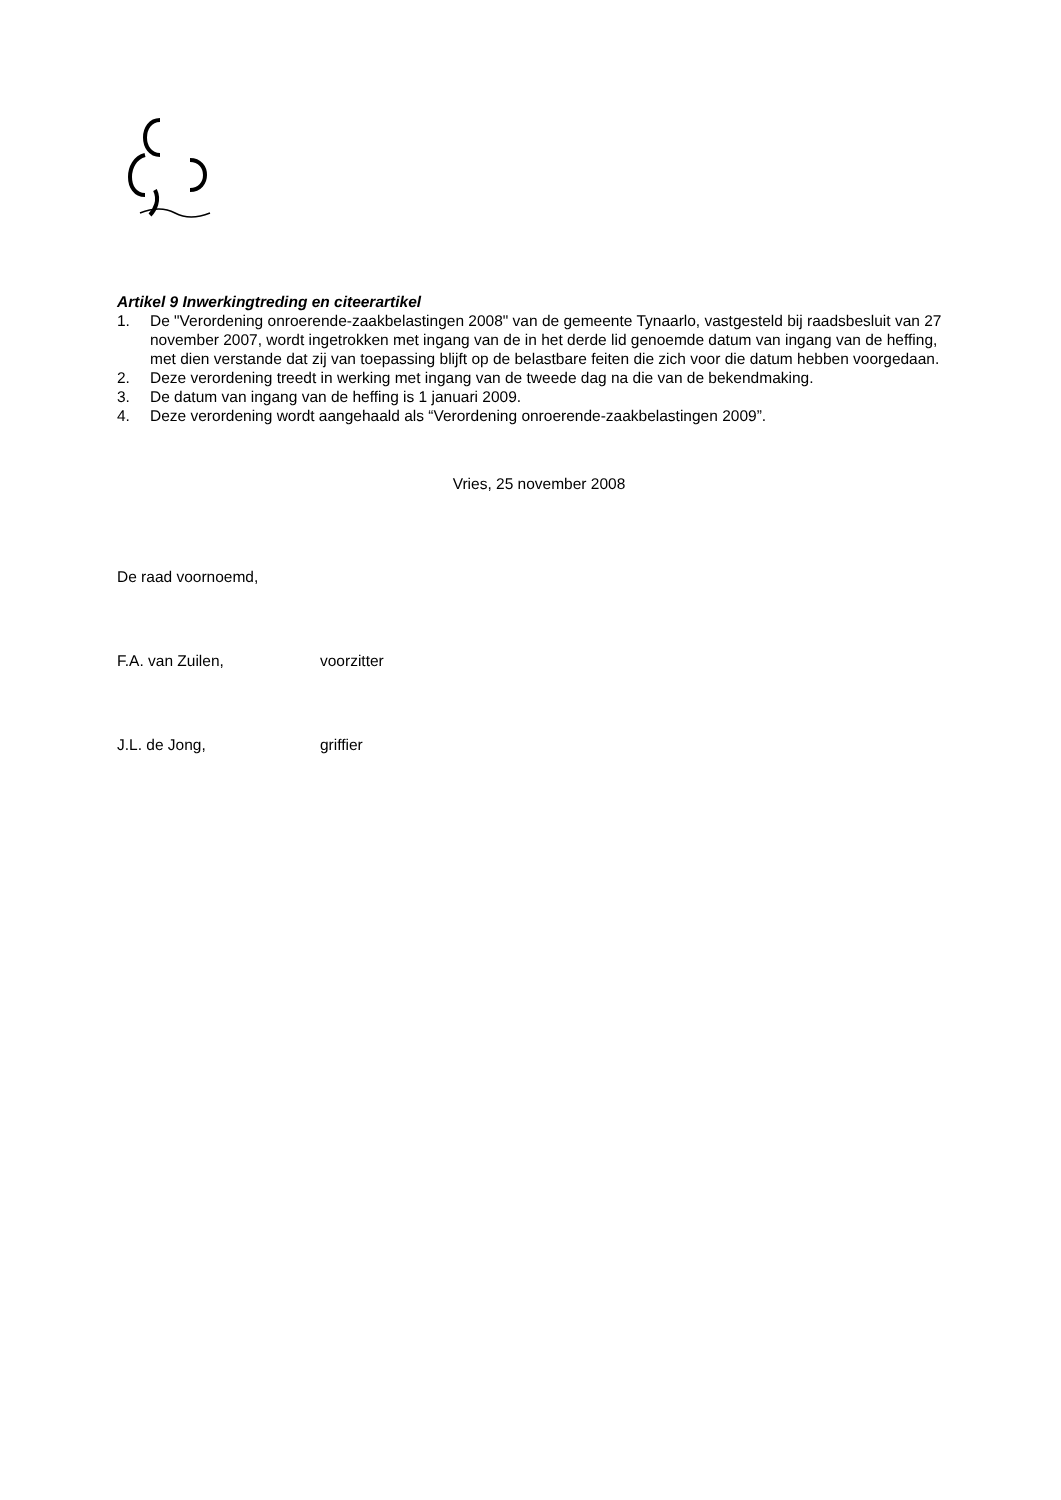Artikel 9 Inwerkingtreding en citeerartikel
1. De "Verordening onroerende-zaakbelastingen 2008" van de gemeente Tynaarlo, vastgesteld bij raadsbesluit van 27 november 2007, wordt ingetrokken met ingang van de in het derde lid genoemde datum van ingang van de heffing, met dien verstande dat zij van toepassing blijft op de belastbare feiten die zich voor die datum hebben voorgedaan.
2. Deze verordening treedt in werking met ingang van de tweede dag na die van de bekendmaking.
3. De datum van ingang van de heffing is 1 januari 2009.
4. Deze verordening wordt aangehaald als “Verordening onroerende-zaakbelastingen 2009”.
Vries, 25 november 2008
De raad voornoemd,
F.A. van Zuilen, voorzitter
J.L. de Jong, griffier